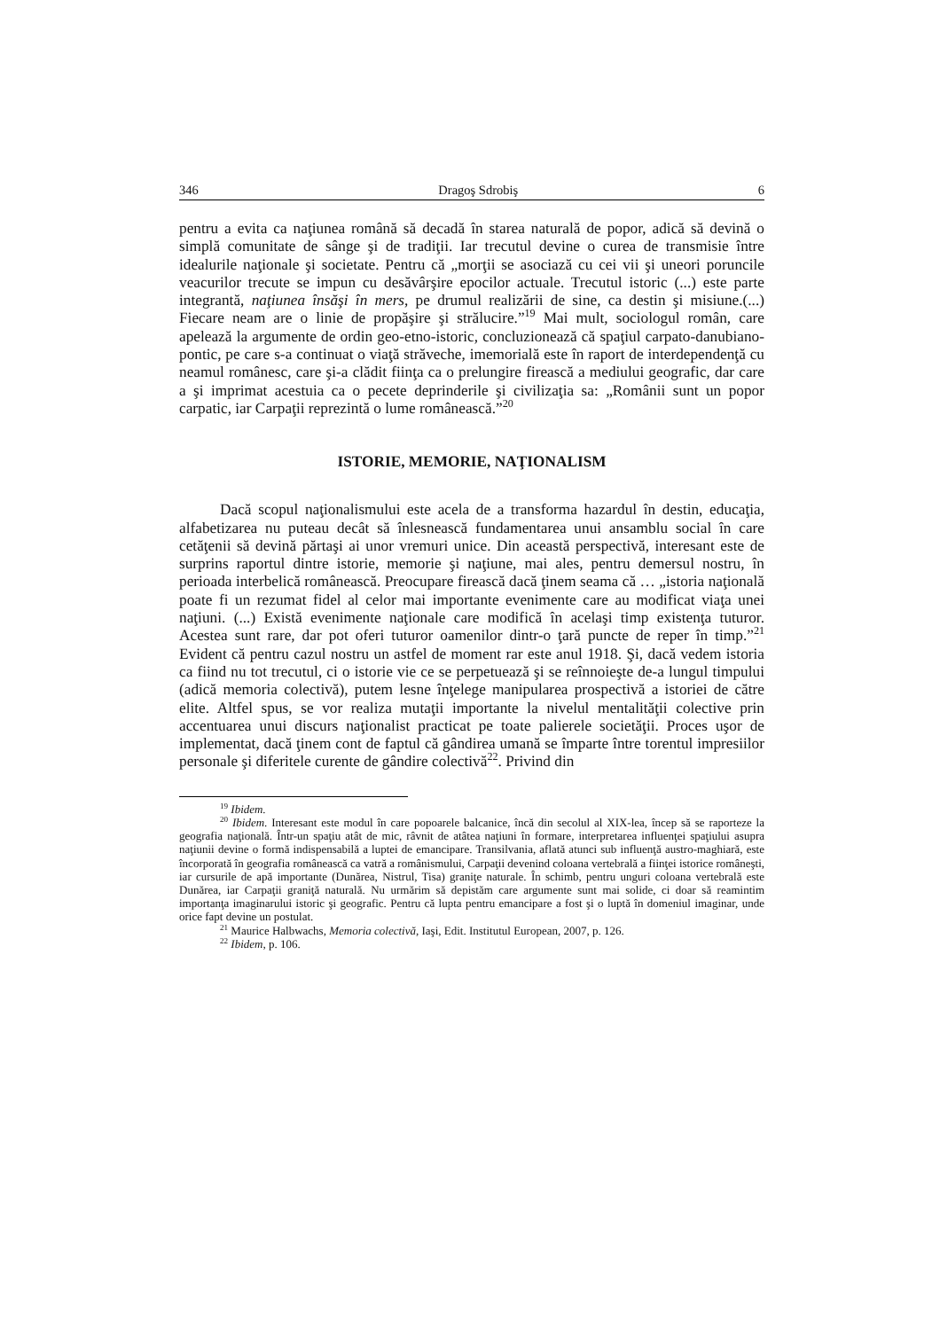346 Dragoş Sdrobiş 6
pentru a evita ca naţiunea română să decadă în starea naturală de popor, adică să devină o simplă comunitate de sânge şi de tradiţii. Iar trecutul devine o curea de transmisie între idealurile naţionale şi societate. Pentru că „morţii se asociază cu cei vii şi uneori poruncile veacurilor trecute se impun cu desăvârşire epocilor actuale. Trecutul istoric (...) este parte integrantă, naţiunea însăşi în mers, pe drumul realizării de sine, ca destin şi misiune.(...) Fiecare neam are o linie de propăşire şi strălucire.”<sup>19</sup> Mai mult, sociologul român, care apelează la argumente de ordin geo-etno-istoric, concluzionează că spaţiul carpato-danubiano-pontic, pe care s-a continuat o viaţă străveche, imemorială este în raport de interdependenţă cu neamul românesc, care şi-a clădit fiinţa ca o prelungire firească a mediului geografic, dar care a şi imprimat acestuia ca o pecete deprinderile şi civilizaţia sa: „Românii sunt un popor carpatic, iar Carpaţii reprezintă o lume românească.”<sup>20</sup>
ISTORIE, MEMORIE, NAŢIONALISM
Dacă scopul naţionalismului este acela de a transforma hazardul în destin, educaţia, alfabetizarea nu puteau decât să înlesnească fundamentarea unui ansamblu social în care cetăţenii să devină părtaşi ai unor vremuri unice. Din această perspectivă, interesant este de surprins raportul dintre istorie, memorie şi naţiune, mai ales, pentru demersul nostru, în perioada interbelică românească. Preocupare firească dacă ţinem seama că … „istoria naţională poate fi un rezumat fidel al celor mai importante evenimente care au modificat viaţa unei naţiuni. (...) Există evenimente naţionale care modifică în acelaşi timp existenţa tuturor. Acestea sunt rare, dar pot oferi tuturor oamenilor dintr-o ţară puncte de reper în timp.”<sup>21</sup> Evident că pentru cazul nostru un astfel de moment rar este anul 1918. Şi, dacă vedem istoria ca fiind nu tot trecutul, ci o istorie vie ce se perpetuează şi se reînnoieşte de-a lungul timpului (adică memoria colectivă), putem lesne înţelege manipularea prospectivă a istoriei de către elite. Altfel spus, se vor realiza mutaţii importante la nivelul mentalităţii colective prin accentuarea unui discurs naţionalist practicat pe toate palierele societăţii. Proces uşor de implementat, dacă ţinem cont de faptul că gândirea umană se împarte între torentul impresiilor personale şi diferitele curente de gândire colectivă<sup>22</sup>. Privind din
<sup>19</sup> Ibidem.
<sup>20</sup> Ibidem. Interesant este modul în care popoarele balcanice, încă din secolul al XIX-lea, încep să se raporteze la geografia naţională. Într-un spaţiu atât de mic, râvnit de atâtea naţiuni în formare, interpretarea influenţei spaţiului asupra naţiunii devine o formă indispensabilă a luptei de emancipare. Transilvania, aflată atunci sub influenţă austro-maghiară, este încorporată în geografia românească ca vatră a românismului, Carpaţii devenind coloana vertebrală a fiinţei istorice româneşti, iar cursurile de apă importante (Dunărea, Nistrul, Tisa) graniţe naturale. În schimb, pentru unguri coloana vertebrală este Dunărea, iar Carpaţii graniţă naturală. Nu urmărim să depistăm care argumente sunt mai solide, ci doar să reamintim importanţa imaginarului istoric şi geografic. Pentru că lupta pentru emancipare a fost şi o luptă în domeniul imaginar, unde orice fapt devine un postulat.
<sup>21</sup> Maurice Halbwachs, Memoria colectivă, Iaşi, Edit. Institutul European, 2007, p. 126.
<sup>22</sup> Ibidem, p. 106.